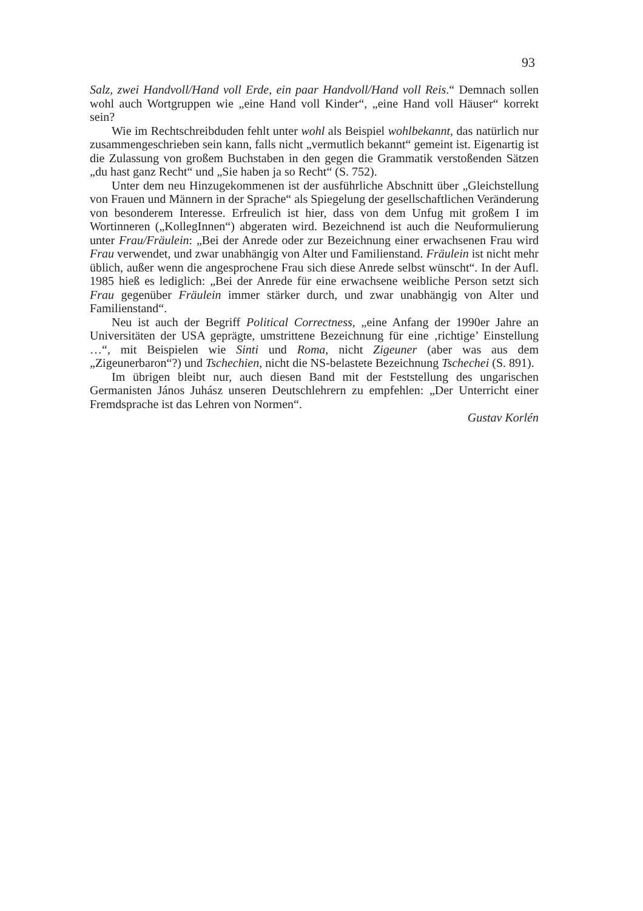93
Salz, zwei Handvoll/Hand voll Erde, ein paar Handvoll/Hand voll Reis.“ Demnach sollen wohl auch Wortgruppen wie „eine Hand voll Kinder“, „eine Hand voll Häuser“ korrekt sein?
Wie im Rechtschreibduden fehlt unter wohl als Beispiel wohlbekannt, das natürlich nur zusammengeschrieben sein kann, falls nicht „vermutlich bekannt“ gemeint ist. Eigenartig ist die Zulassung von großem Buchstaben in den gegen die Grammatik verstoßenden Sätzen „du hast ganz Recht“ und „Sie haben ja so Recht“ (S. 752).
Unter dem neu Hinzugekommenen ist der ausführliche Abschnitt über „Gleichstellung von Frauen und Männern in der Sprache“ als Spiegelung der gesellschaftlichen Veränderung von besonderem Interesse. Erfreulich ist hier, dass von dem Unfug mit großem I im Wortinneren („KollegInnen“) abgeraten wird. Bezeichnend ist auch die Neuformulierung unter Frau/Fräulein: „Bei der Anrede oder zur Bezeichnung einer erwachsenen Frau wird Frau verwendet, und zwar unabhängig von Alter und Familienstand. Fräulein ist nicht mehr üblich, außer wenn die angesprochene Frau sich diese Anrede selbst wünscht“. In der Aufl. 1985 hieß es lediglich: „Bei der Anrede für eine erwachsene weibliche Person setzt sich Frau gegenüber Fräulein immer stärker durch, und zwar unabhängig von Alter und Familienstand“.
Neu ist auch der Begriff Political Correctness, „eine Anfang der 1990er Jahre an Universitäten der USA geprägte, umstrittene Bezeichnung für eine ‚richtige’ Einstellung …“, mit Beispielen wie Sinti und Roma, nicht Zigeuner (aber was aus dem „Zigeunerbaron“?) und Tschechien, nicht die NS-belastete Bezeichnung Tschechei (S. 891).
Im übrigen bleibt nur, auch diesen Band mit der Feststellung des ungarischen Germanisten János Juhász unseren Deutschlehrern zu empfehlen: „Der Unterricht einer Fremdsprache ist das Lehren von Normen“.
Gustav Korlén